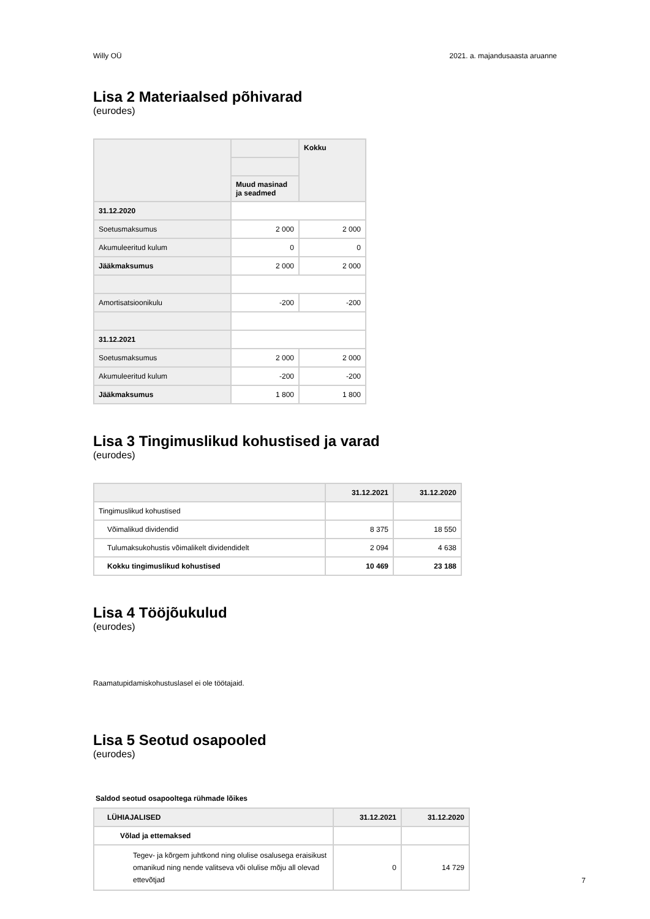Willy OÜ 2021. a. majandusaasta aruanne
Lisa 2 Materiaalsed põhivarad
(eurodes)
| | | Kokku |
| --- | --- | --- |
| | Muud masinad ja seadmed | |
| 31.12.2020 | | |
| Soetusmaksumus | 2 000 | 2 000 |
| Akumuleeritud kulum | 0 | 0 |
| Jääkmaksumus | 2 000 | 2 000 |
| Amortisatsioonikulu | -200 | -200 |
| 31.12.2021 | | |
| Soetusmaksumus | 2 000 | 2 000 |
| Akumuleeritud kulum | -200 | -200 |
| Jääkmaksumus | 1 800 | 1 800 |
Lisa 3 Tingimuslikud kohustised ja varad
(eurodes)
| | 31.12.2021 | 31.12.2020 |
| --- | --- | --- |
| Tingimuslikud kohustised | | |
| Võimalikud dividendid | 8 375 | 18 550 |
| Tulumaksukohustis võimalikelt dividendidelt | 2 094 | 4 638 |
| Kokku tingimuslikud kohustised | 10 469 | 23 188 |
Lisa 4 Tööjõukulud
(eurodes)
Raamatupidamiskohustuslasel ei ole töötajaid.
Lisa 5 Seotud osapooled
(eurodes)
Saldod seotud osapooltega rühmade lõikes
| LÜHIAJALISED | 31.12.2021 | 31.12.2020 |
| --- | --- | --- |
| Võlad ja ettemaksed | | |
| Tegev- ja kõrgem juhtkond ning olulise osalusega eraisikust omanikud ning nende valitseva või olulise mõju all olevad ettevõtjad | 0 | 14 729 |
7